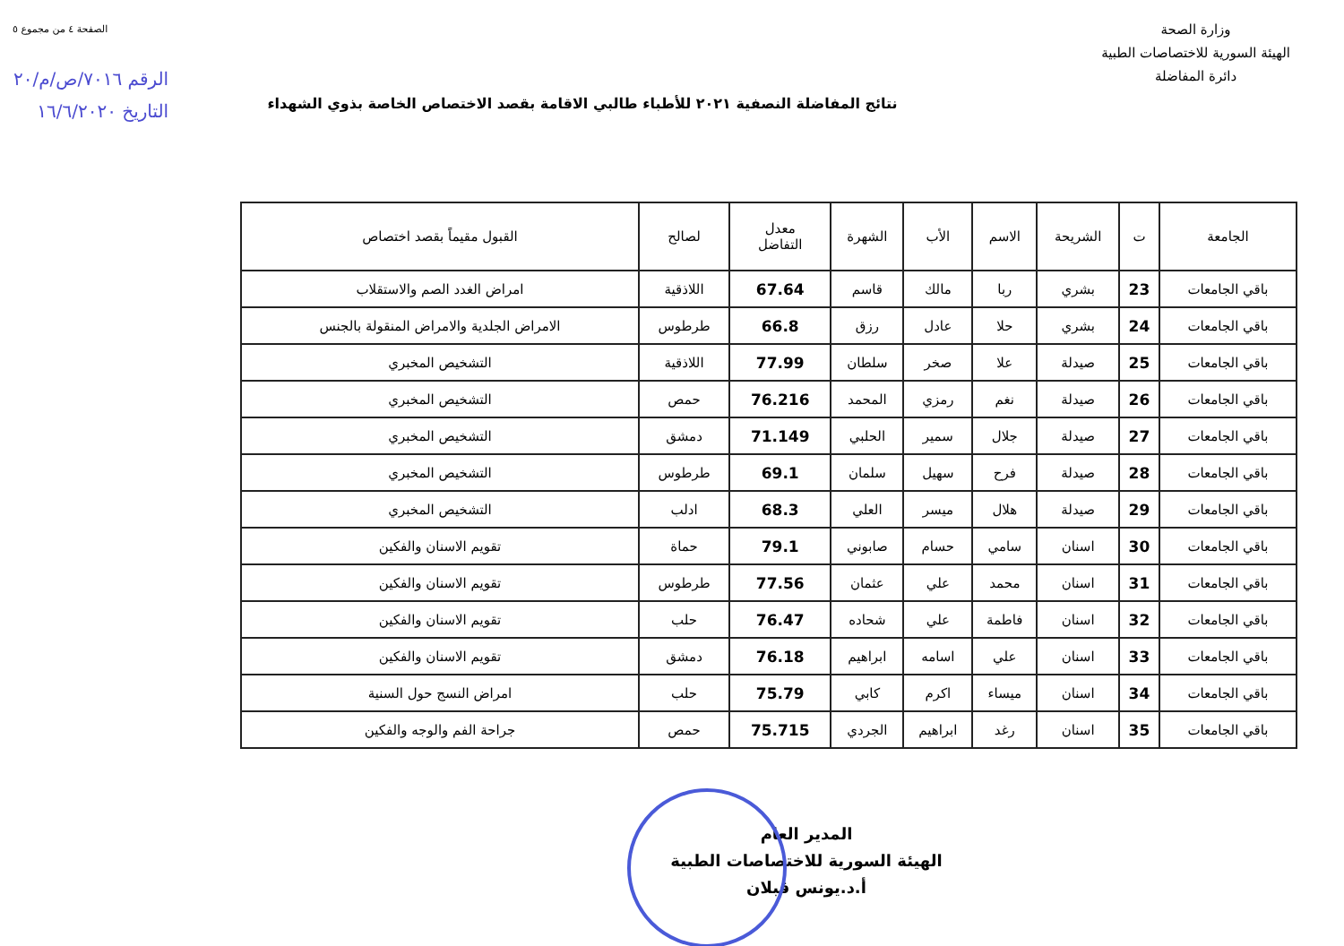وزارة الصحة
الهيئة السورية للاختصاصات الطبية
دائرة المفاضلة
الصفحة ٤ من مجموع ٥
الرقم ٧٠١٦/ص/م/٢٠
التاريخ ١٦/٦/٢٠٢٠
نتائج المفاضلة النصفية ٢٠٢١ للأطباء طالبي الاقامة بقصد الاختصاص الخاصة بذوي الشهداء
| الجامعة | ت | الشريحة | الاسم | الأب | الشهرة | معدل التفاضل | لصالح | القبول مقيماً بقصد اختصاص |
| --- | --- | --- | --- | --- | --- | --- | --- | --- |
| باقي الجامعات | 23 | بشري | ربا | مالك | قاسم | 67.64 | اللاذقية | امراض الغدد الصم والاستقلاب |
| باقي الجامعات | 24 | بشري | حلا | عادل | رزق | 66.8 | طرطوس | الامراض الجلدية والامراض المنقولة بالجنس |
| باقي الجامعات | 25 | صيدلة | علا | صخر | سلطان | 77.99 | اللاذقية | التشخيص المخبري |
| باقي الجامعات | 26 | صيدلة | نغم | رمزي | المحمد | 76.216 | حمص | التشخيص المخبري |
| باقي الجامعات | 27 | صيدلة | جلال | سمير | الحلبي | 71.149 | دمشق | التشخيص المخبري |
| باقي الجامعات | 28 | صيدلة | فرح | سهيل | سلمان | 69.1 | طرطوس | التشخيص المخبري |
| باقي الجامعات | 29 | صيدلة | هلال | ميسر | العلي | 68.3 | ادلب | التشخيص المخبري |
| باقي الجامعات | 30 | اسنان | سامي | حسام | صابوني | 79.1 | حماة | تقويم الاسنان والفكين |
| باقي الجامعات | 31 | اسنان | محمد | علي | عثمان | 77.56 | طرطوس | تقويم الاسنان والفكين |
| باقي الجامعات | 32 | اسنان | فاطمة | علي | شحاده | 76.47 | حلب | تقويم الاسنان والفكين |
| باقي الجامعات | 33 | اسنان | علي | اسامه | ابراهيم | 76.18 | دمشق | تقويم الاسنان والفكين |
| باقي الجامعات | 34 | اسنان | ميساء | اكرم | كابي | 75.79 | حلب | امراض النسج حول السنية |
| باقي الجامعات | 35 | اسنان | رغد | ابراهيم | الجردي | 75.715 | حمص | جراحة الفم والوجه والفكين |
المدير العام
الهيئة السورية للاختصاصات الطبية
أ.د.يونس قبلان